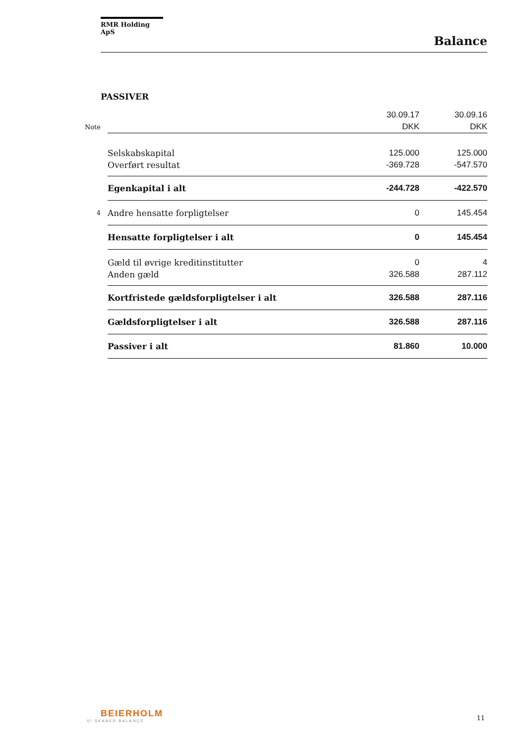RMR Holding ApS
Balance
PASSIVER
| | | 30.09.17 | 30.09.16 |
| Note | | DKK | DKK |
| | Selskabskapital | 125.000 | 125.000 |
| | Overført resultat | -369.728 | -547.570 |
| | Egenkapital i alt | -244.728 | -422.570 |
| 4 | Andre hensatte forpligtelser | 0 | 145.454 |
| | Hensatte forpligtelser i alt | 0 | 145.454 |
| | Gæld til øvrige kreditinstitutter | 0 | 4 |
| | Anden gæld | 326.588 | 287.112 |
| | Kortfristede gældsforpligtelser i alt | 326.588 | 287.116 |
| | Gældsforpligtelser i alt | 326.588 | 287.116 |
| | Passiver i alt | 81.860 | 10.000 |
BEIERHOLM
VI SKABER BALANCE
11